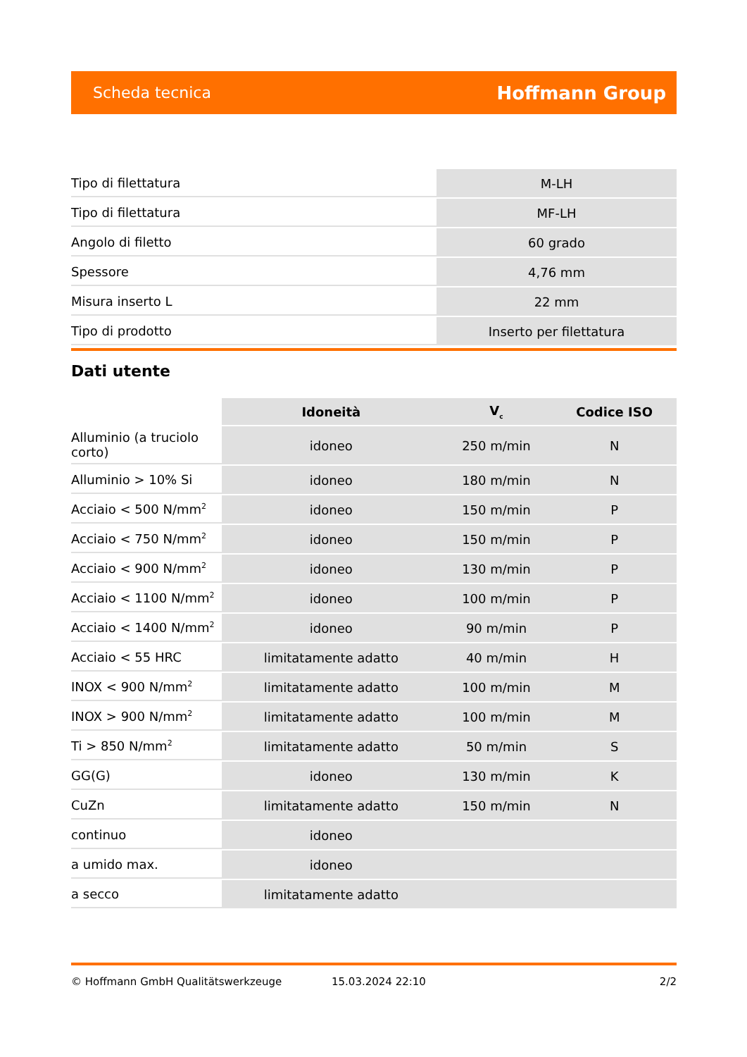Scheda tecnica Hoffmann Group
| Tipo di filettatura | M-LH |
| Tipo di filettatura | MF-LH |
| Angolo di filetto | 60 grado |
| Spessore | 4,76 mm |
| Misura inserto L | 22 mm |
| Tipo di prodotto | Inserto per filettatura |
Dati utente
| | Idoneità | V<sub>c</sub> | Codice ISO |
| --- | --- | --- | --- |
| Alluminio (a truciolo corto) | idoneo | 250 m/min | N |
| Alluminio > 10% Si | idoneo | 180 m/min | N |
| Acciaio < 500 N/mm<sup>2</sup> | idoneo | 150 m/min | P |
| Acciaio < 750 N/mm<sup>2</sup> | idoneo | 150 m/min | P |
| Acciaio < 900 N/mm<sup>2</sup> | idoneo | 130 m/min | P |
| Acciaio < 1100 N/mm<sup>2</sup> | idoneo | 100 m/min | P |
| Acciaio < 1400 N/mm<sup>2</sup> | idoneo | 90 m/min | P |
| Acciaio < 55 HRC | limitatamente adatto | 40 m/min | H |
| INOX < 900 N/mm<sup>2</sup> | limitatamente adatto | 100 m/min | M |
| INOX > 900 N/mm<sup>2</sup> | limitatamente adatto | 100 m/min | M |
| Ti > 850 N/mm<sup>2</sup> | limitatamente adatto | 50 m/min | S |
| GG(G) | idoneo | 130 m/min | K |
| CuZn | limitatamente adatto | 150 m/min | N |
| continuo | idoneo | | |
| a umido max. | idoneo | | |
| a secco | limitatamente adatto | | |
© Hoffmann GmbH Qualitätswerkzeuge 15.03.2024 22:10 2/2